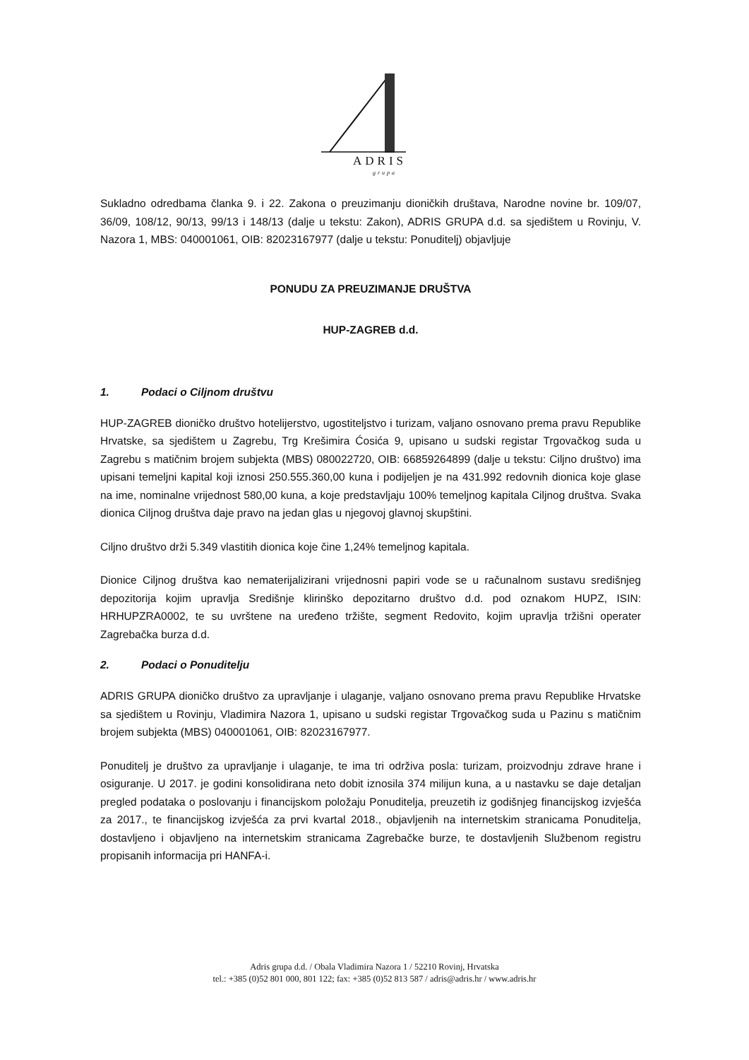ADRIS
grupa
Sukladno odredbama članka 9. i 22. Zakona o preuzimanju dioničkih društava, Narodne novine br. 109/07, 36/09, 108/12, 90/13, 99/13 i 148/13 (dalje u tekstu: Zakon), ADRIS GRUPA d.d. sa sjedištem u Rovinju, V. Nazora 1, MBS: 040001061, OIB: 82023167977 (dalje u tekstu: Ponuditelj) objavljuje
PONUDU ZA PREUZIMANJE DRUŠTVA
HUP-ZAGREB d.d.
1. Podaci o Ciljnom društvu
HUP-ZAGREB dioničko društvo hotelijerstvo, ugostiteljstvo i turizam, valjano osnovano prema pravu Republike Hrvatske, sa sjedištem u Zagrebu, Trg Krešimira Ćosića 9, upisano u sudski registar Trgovačkog suda u Zagrebu s matičnim brojem subjekta (MBS) 080022720, OIB: 66859264899 (dalje u tekstu: Ciljno društvo) ima upisani temeljni kapital koji iznosi 250.555.360,00 kuna i podijeljen je na 431.992 redovnih dionica koje glase na ime, nominalne vrijednost 580,00 kuna, a koje predstavljaju 100% temeljnog kapitala Ciljnog društva. Svaka dionica Ciljnog društva daje pravo na jedan glas u njegovoj glavnoj skupštini.
Ciljno društvo drži 5.349 vlastitih dionica koje čine 1,24% temeljnog kapitala.
Dionice Ciljnog društva kao nematerijalizirani vrijednosni papiri vode se u računalnom sustavu središnjeg depozitorija kojim upravlja Središnje klirinško depozitarno društvo d.d. pod oznakom HUPZ, ISIN: HRHUPZRA0002, te su uvrštene na uređeno tržište, segment Redovito, kojim upravlja tržišni operater Zagrebačka burza d.d.
2. Podaci o Ponuditelju
ADRIS GRUPA dioničko društvo za upravljanje i ulaganje, valjano osnovano prema pravu Republike Hrvatske sa sjedištem u Rovinju, Vladimira Nazora 1, upisano u sudski registar Trgovačkog suda u Pazinu s matičnim brojem subjekta (MBS) 040001061, OIB: 82023167977.
Ponuditelj je društvo za upravljanje i ulaganje, te ima tri održiva posla: turizam, proizvodnju zdrave hrane i osiguranje. U 2017. je godini konsolidirana neto dobit iznosila 374 milijun kuna, a u nastavku se daje detaljan pregled podataka o poslovanju i financijskom položaju Ponuditelja, preuzetih iz godišnjeg financijskog izvješća za 2017., te financijskog izvješća za prvi kvartal 2018., objavljenih na internetskim stranicama Ponuditelja, dostavljeno i objavljeno na internetskim stranicama Zagrebačke burze, te dostavljenih Službenom registru propisanih informacija pri HANFA-i.
Adris grupa d.d. / Obala Vladimira Nazora 1 / 52210 Rovinj, Hrvatska
tel.: +385 (0)52 801 000, 801 122; fax: +385 (0)52 813 587 / adris@adris.hr / www.adris.hr